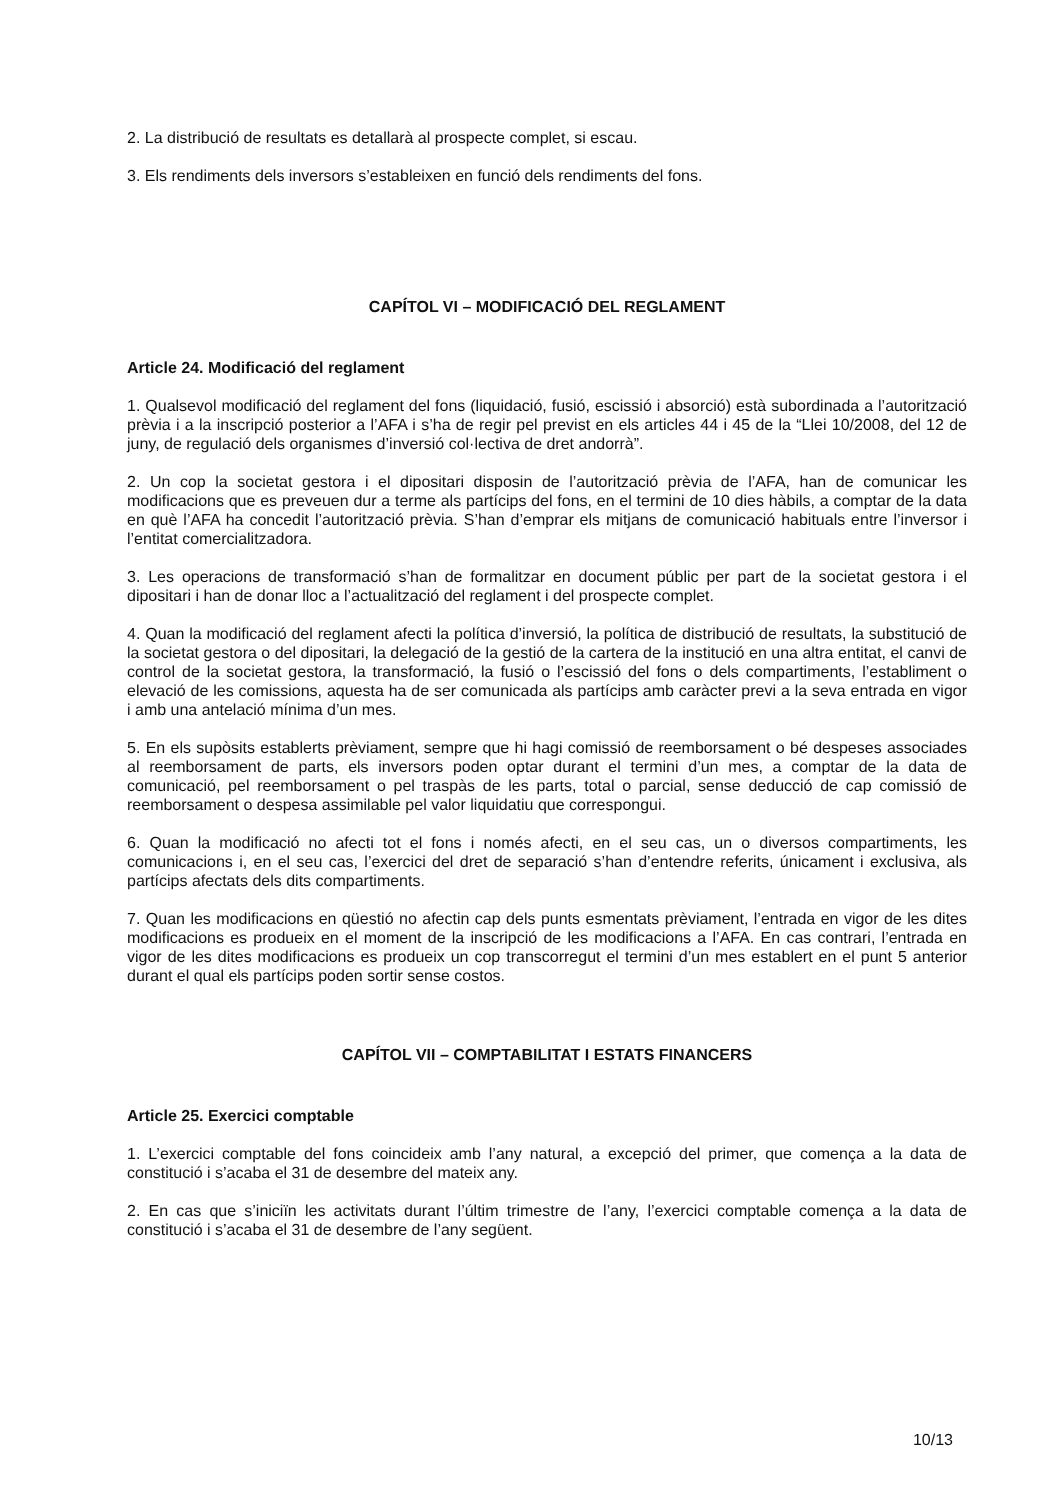2. La distribució de resultats es detallarà al prospecte complet, si escau.
3. Els rendiments dels inversors s’estableixen en funció dels rendiments del fons.
CAPÍTOL VI – MODIFICACIÓ DEL REGLAMENT
Article 24. Modificació del reglament
1. Qualsevol modificació del reglament del fons (liquidació, fusió, escissió i absorció) està subordinada a l’autorització prèvia i a la inscripció posterior a l’AFA i s’ha de regir pel previst en els articles 44 i 45 de la “Llei 10/2008, del 12 de juny, de regulació dels organismes d’inversió col·lectiva de dret andorrà”.
2. Un cop la societat gestora i el dipositari disposin de l’autorització prèvia de l’AFA, han de comunicar les modificacions que es preveuen dur a terme als partícips del fons, en el termini de 10 dies hàbils, a comptar de la data en què l’AFA ha concedit l’autorització prèvia. S’han d’emprar els mitjans de comunicació habituals entre l’inversor i l’entitat comercialitzadora.
3. Les operacions de transformació s’han de formalitzar en document públic per part de la societat gestora i el dipositari i han de donar lloc a l’actualització del reglament i del prospecte complet.
4. Quan la modificació del reglament afecti la política d’inversió, la política de distribució de resultats, la substitució de la societat gestora o del dipositari, la delegació de la gestió de la cartera de la institució en una altra entitat, el canvi de control de la societat gestora, la transformació, la fusió o l’escissió del fons o dels compartiments, l’establiment o elevació de les comissions, aquesta ha de ser comunicada als partícips amb caràcter previ a la seva entrada en vigor i amb una antelació mínima d’un mes.
5. En els supòsits establerts prèviament, sempre que hi hagi comissió de reemborsament o bé despeses associades al reemborsament de parts, els inversors poden optar durant el termini d’un mes, a comptar de la data de comunicació, pel reemborsament o pel traspàs de les parts, total o parcial, sense deducció de cap comissió de reemborsament o despesa assimilable pel valor liquidatiu que correspongui.
6. Quan la modificació no afecti tot el fons i només afecti, en el seu cas, un o diversos compartiments, les comunicacions i, en el seu cas, l’exercici del dret de separació s’han d’entendre referits, únicament i exclusiva, als partícips afectats dels dits compartiments.
7. Quan les modificacions en qüestió no afectin cap dels punts esmentats prèviament, l’entrada en vigor de les dites modificacions es produeix en el moment de la inscripció de les modificacions a l’AFA. En cas contrari, l’entrada en vigor de les dites modificacions es produeix un cop transcorregut el termini d’un mes establert en el punt 5 anterior durant el qual els partícips poden sortir sense costos.
CAPÍTOL VII – COMPTABILITAT I ESTATS FINANCERS
Article 25. Exercici comptable
1. L’exercici comptable del fons coincideix amb l’any natural, a excepció del primer, que comença a la data de constitució i s’acaba el 31 de desembre del mateix any.
2. En cas que s’iniciïn les activitats durant l’últim trimestre de l’any, l’exercici comptable comença a la data de constitució i s’acaba el 31 de desembre de l’any següent.
10/13